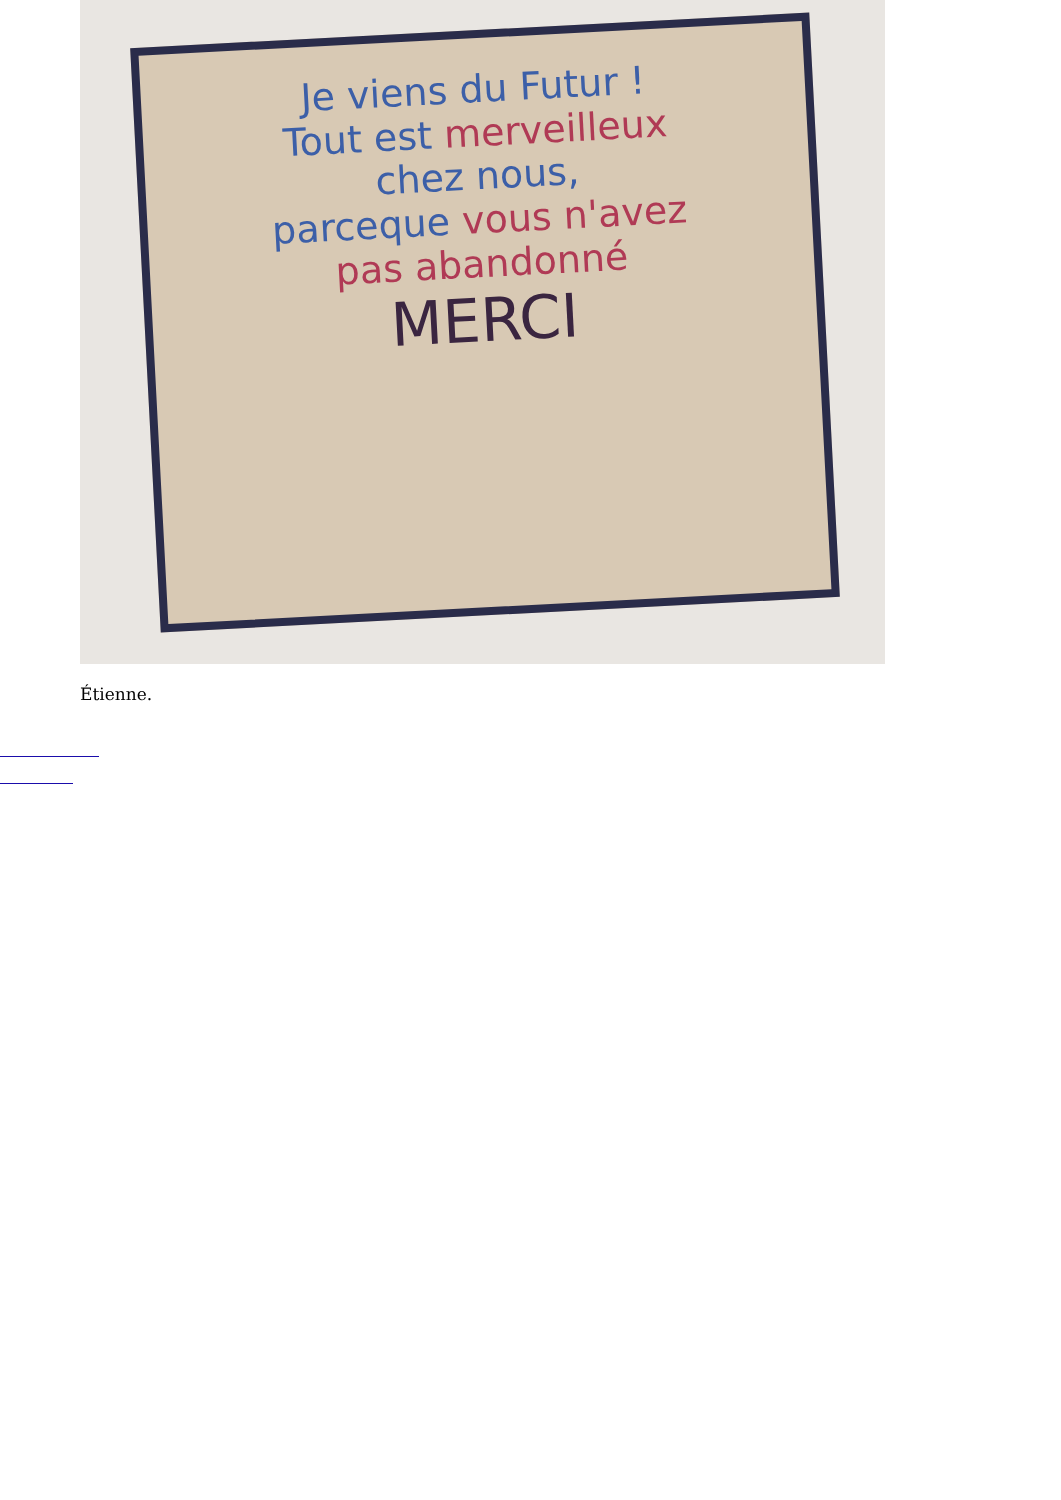Je viens du Futur !
Tout est merveilleux
chez nous,
parceque vous n'avez
pas abandonné
MERCI
Étienne.